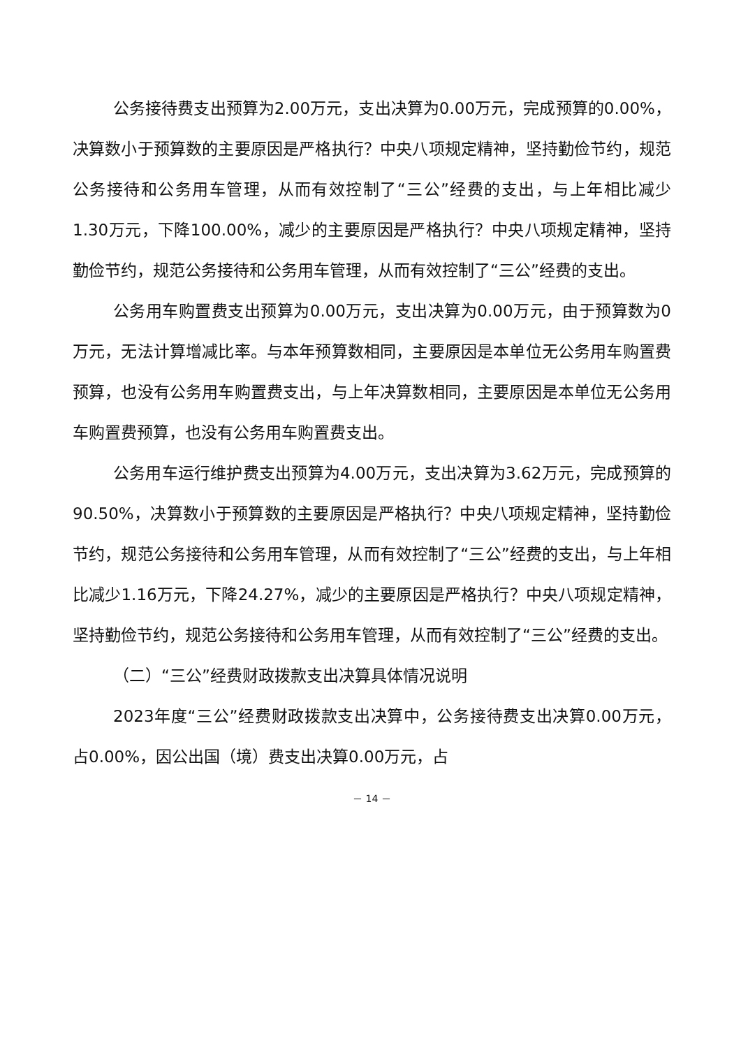公务接待费支出预算为2.00万元，支出决算为0.00万元，完成预算的0.00%，决算数小于预算数的主要原因是严格执行？中央八项规定精神，坚持勤俭节约，规范公务接待和公务用车管理，从而有效控制了“三公”经费的支出，与上年相比减少1.30万元，下降100.00%，减少的主要原因是严格执行？中央八项规定精神，坚持勤俭节约，规范公务接待和公务用车管理，从而有效控制了“三公”经费的支出。
公务用车购置费支出预算为0.00万元，支出决算为0.00万元，由于预算数为0万元，无法计算增减比率。与本年预算数相同，主要原因是本单位无公务用车购置费预算，也没有公务用车购置费支出，与上年决算数相同，主要原因是本单位无公务用车购置费预算，也没有公务用车购置费支出。
公务用车运行维护费支出预算为4.00万元，支出决算为3.62万元，完成预算的90.50%，决算数小于预算数的主要原因是严格执行？中央八项规定精神，坚持勤俭节约，规范公务接待和公务用车管理，从而有效控制了“三公”经费的支出，与上年相比减少1.16万元，下降24.27%，减少的主要原因是严格执行？中央八项规定精神，坚持勤俭节约，规范公务接待和公务用车管理，从而有效控制了“三公”经费的支出。
（二）“三公”经费财政拨款支出决算具体情况说明
2023年度“三公”经费财政拨款支出决算中，公务接待费支出决算0.00万元，占0.00%，因公出国（境）费支出决算0.00万元，占
－ 14 －